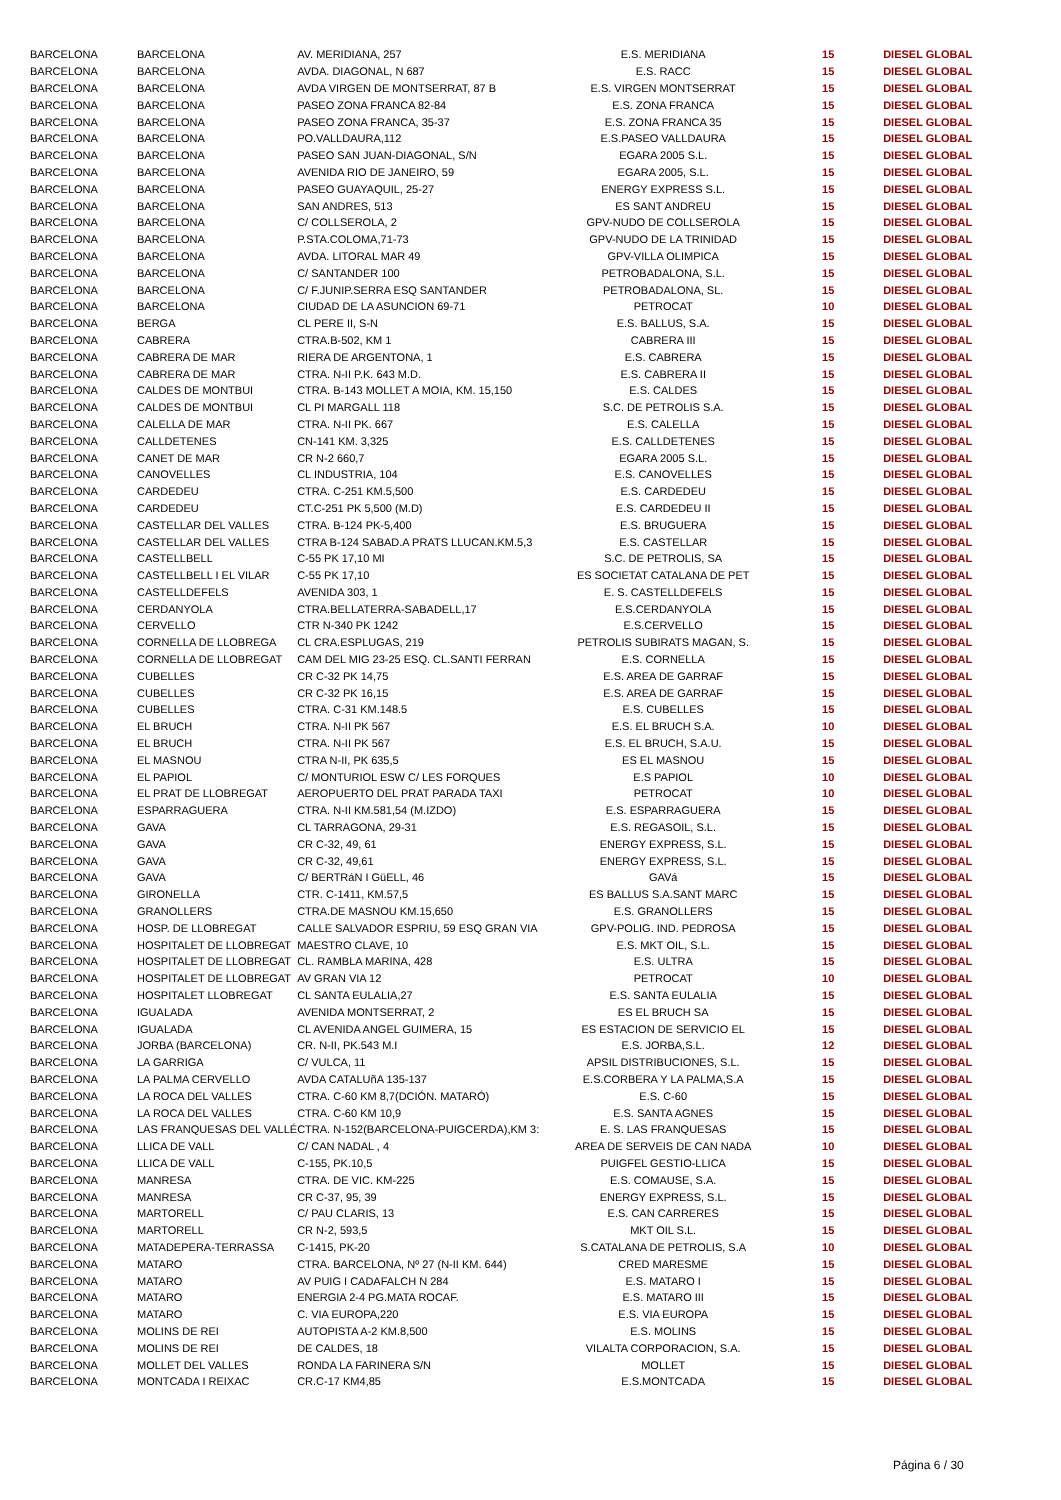| BARCELONA | BARCELONA | AV. MERIDIANA, 257 | E.S. MERIDIANA | 15 | DIESEL GLOBAL |
| BARCELONA | BARCELONA | AVDA. DIAGONAL, N 687 | E.S. RACC | 15 | DIESEL GLOBAL |
| BARCELONA | BARCELONA | AVDA VIRGEN DE MONTSERRAT, 87 B | E.S. VIRGEN MONTSERRAT | 15 | DIESEL GLOBAL |
| BARCELONA | BARCELONA | PASEO ZONA FRANCA 82-84 | E.S. ZONA FRANCA | 15 | DIESEL GLOBAL |
| BARCELONA | BARCELONA | PASEO ZONA FRANCA, 35-37 | E.S. ZONA FRANCA 35 | 15 | DIESEL GLOBAL |
| BARCELONA | BARCELONA | PO.VALLDAURA,112 | E.S.PASEO VALLDAURA | 15 | DIESEL GLOBAL |
| BARCELONA | BARCELONA | PASEO SAN JUAN-DIAGONAL, S/N | EGARA 2005 S.L. | 15 | DIESEL GLOBAL |
| BARCELONA | BARCELONA | AVENIDA RIO DE JANEIRO, 59 | EGARA 2005, S.L. | 15 | DIESEL GLOBAL |
| BARCELONA | BARCELONA | PASEO GUAYAQUIL, 25-27 | ENERGY EXPRESS S.L. | 15 | DIESEL GLOBAL |
| BARCELONA | BARCELONA | SAN ANDRES, 513 | ES SANT ANDREU | 15 | DIESEL GLOBAL |
| BARCELONA | BARCELONA | C/ COLLSEROLA, 2 | GPV-NUDO DE COLLSEROLA | 15 | DIESEL GLOBAL |
| BARCELONA | BARCELONA | P.STA.COLOMA,71-73 | GPV-NUDO DE LA TRINIDAD | 15 | DIESEL GLOBAL |
| BARCELONA | BARCELONA | AVDA. LITORAL MAR 49 | GPV-VILLA OLIMPICA | 15 | DIESEL GLOBAL |
| BARCELONA | BARCELONA | C/ SANTANDER 100 | PETROBADALONA, S.L. | 15 | DIESEL GLOBAL |
| BARCELONA | BARCELONA | C/ F.JUNIP.SERRA ESQ SANTANDER | PETROBADALONA, SL. | 15 | DIESEL GLOBAL |
| BARCELONA | BARCELONA | CIUDAD DE LA ASUNCION 69-71 | PETROCAT | 10 | DIESEL GLOBAL |
| BARCELONA | BERGA | CL PERE II, S-N | E.S. BALLUS, S.A. | 15 | DIESEL GLOBAL |
| BARCELONA | CABRERA | CTRA.B-502, KM 1 | CABRERA III | 15 | DIESEL GLOBAL |
| BARCELONA | CABRERA DE MAR | RIERA DE ARGENTONA, 1 | E.S. CABRERA | 15 | DIESEL GLOBAL |
| BARCELONA | CABRERA DE MAR | CTRA. N-II P.K. 643 M.D. | E.S. CABRERA II | 15 | DIESEL GLOBAL |
| BARCELONA | CALDES DE MONTBUI | CTRA. B-143 MOLLET A MOIA, KM. 15,150 | E.S. CALDES | 15 | DIESEL GLOBAL |
| BARCELONA | CALDES DE MONTBUI | CL PI MARGALL 118 | S.C. DE PETROLIS S.A. | 15 | DIESEL GLOBAL |
| BARCELONA | CALELLA DE MAR | CTRA. N-II PK. 667 | E.S. CALELLA | 15 | DIESEL GLOBAL |
| BARCELONA | CALLDETENES | CN-141 KM. 3,325 | E.S. CALLDETENES | 15 | DIESEL GLOBAL |
| BARCELONA | CANET DE MAR | CR N-2 660,7 | EGARA 2005 S.L. | 15 | DIESEL GLOBAL |
| BARCELONA | CANOVELLES | CL INDUSTRIA, 104 | E.S. CANOVELLES | 15 | DIESEL GLOBAL |
| BARCELONA | CARDEDEU | CTRA. C-251 KM.5,500 | E.S. CARDEDEU | 15 | DIESEL GLOBAL |
| BARCELONA | CARDEDEU | CT.C-251 PK 5,500 (M.D) | E.S. CARDEDEU II | 15 | DIESEL GLOBAL |
| BARCELONA | CASTELLAR DEL VALLES | CTRA. B-124 PK-5,400 | E.S. BRUGUERA | 15 | DIESEL GLOBAL |
| BARCELONA | CASTELLAR DEL VALLES | CTRA B-124 SABAD.A PRATS LLUCAN.KM.5,3 | E.S. CASTELLAR | 15 | DIESEL GLOBAL |
| BARCELONA | CASTELLBELL | C-55 PK 17,10 MI | S.C. DE PETROLIS, SA | 15 | DIESEL GLOBAL |
| BARCELONA | CASTELLBELL I EL VILAR | C-55 PK 17,10 | ES SOCIETAT CATALANA DE PET | 15 | DIESEL GLOBAL |
| BARCELONA | CASTELLDEFELS | AVENIDA 303, 1 | E. S. CASTELLDEFELS | 15 | DIESEL GLOBAL |
| BARCELONA | CERDANYOLA | CTRA.BELLATERRA-SABADELL,17 | E.S.CERDANYOLA | 15 | DIESEL GLOBAL |
| BARCELONA | CERVELLO | CTR N-340 PK 1242 | E.S.CERVELLO | 15 | DIESEL GLOBAL |
| BARCELONA | CORNELLA DE LLOBREGA | CL CRA.ESPLUGAS, 219 | PETROLIS SUBIRATS MAGAN, S. | 15 | DIESEL GLOBAL |
| BARCELONA | CORNELLA DE LLOBREGAT | CAM DEL MIG 23-25 ESQ. CL.SANTI FERRAN | E.S. CORNELLA | 15 | DIESEL GLOBAL |
| BARCELONA | CUBELLES | CR C-32 PK 14,75 | E.S. AREA DE GARRAF | 15 | DIESEL GLOBAL |
| BARCELONA | CUBELLES | CR C-32 PK 16,15 | E.S. AREA DE GARRAF | 15 | DIESEL GLOBAL |
| BARCELONA | CUBELLES | CTRA. C-31 KM.148.5 | E.S. CUBELLES | 15 | DIESEL GLOBAL |
| BARCELONA | EL BRUCH | CTRA. N-II PK 567 | E.S. EL BRUCH S.A. | 10 | DIESEL GLOBAL |
| BARCELONA | EL BRUCH | CTRA. N-II PK 567 | E.S. EL BRUCH, S.A.U. | 15 | DIESEL GLOBAL |
| BARCELONA | EL MASNOU | CTRA N-II, PK 635,5 | ES EL MASNOU | 15 | DIESEL GLOBAL |
| BARCELONA | EL PAPIOL | C/ MONTURIOL ESW C/ LES FORQUES | E.S PAPIOL | 10 | DIESEL GLOBAL |
| BARCELONA | EL PRAT DE LLOBREGAT | AEROPUERTO DEL PRAT PARADA TAXI | PETROCAT | 10 | DIESEL GLOBAL |
| BARCELONA | ESPARRAGUERA | CTRA. N-II KM.581,54 (M.IZDO) | E.S. ESPARRAGUERA | 15 | DIESEL GLOBAL |
| BARCELONA | GAVA | CL TARRAGONA, 29-31 | E.S. REGASOIL, S.L. | 15 | DIESEL GLOBAL |
| BARCELONA | GAVA | CR C-32, 49, 61 | ENERGY EXPRESS, S.L. | 15 | DIESEL GLOBAL |
| BARCELONA | GAVA | CR C-32, 49,61 | ENERGY EXPRESS, S.L. | 15 | DIESEL GLOBAL |
| BARCELONA | GAVA | C/ BERTRáN I GüELL, 46 | GAVá | 15 | DIESEL GLOBAL |
| BARCELONA | GIRONELLA | CTR. C-1411, KM.57,5 | ES BALLUS S.A.SANT MARC | 15 | DIESEL GLOBAL |
| BARCELONA | GRANOLLERS | CTRA.DE MASNOU KM.15,650 | E.S. GRANOLLERS | 15 | DIESEL GLOBAL |
| BARCELONA | HOSP. DE LLOBREGAT | CALLE SALVADOR ESPRIU, 59 ESQ GRAN VIA | GPV-POLIG. IND. PEDROSA | 15 | DIESEL GLOBAL |
| BARCELONA | HOSPITALET DE LLOBREGAT | MAESTRO CLAVE, 10 | E.S. MKT OIL, S.L. | 15 | DIESEL GLOBAL |
| BARCELONA | HOSPITALET DE LLOBREGAT | CL. RAMBLA MARINA, 428 | E.S. ULTRA | 15 | DIESEL GLOBAL |
| BARCELONA | HOSPITALET DE LLOBREGAT | AV GRAN VIA 12 | PETROCAT | 10 | DIESEL GLOBAL |
| BARCELONA | HOSPITALET LLOBREGAT | CL SANTA EULALIA,27 | E.S. SANTA EULALIA | 15 | DIESEL GLOBAL |
| BARCELONA | IGUALADA | AVENIDA MONTSERRAT, 2 | ES EL BRUCH SA | 15 | DIESEL GLOBAL |
| BARCELONA | IGUALADA | CL AVENIDA ANGEL GUIMERA, 15 | ES ESTACION DE SERVICIO EL | 15 | DIESEL GLOBAL |
| BARCELONA | JORBA (BARCELONA) | CR. N-II, PK.543 M.I | E.S. JORBA,S.L. | 12 | DIESEL GLOBAL |
| BARCELONA | LA GARRIGA | C/ VULCA, 11 | APSIL DISTRIBUCIONES, S.L. | 15 | DIESEL GLOBAL |
| BARCELONA | LA PALMA CERVELLO | AVDA CATALUñA 135-137 | E.S.CORBERA Y LA PALMA,S.A | 15 | DIESEL GLOBAL |
| BARCELONA | LA ROCA DEL VALLES | CTRA. C-60 KM 8,7(DCIÓN. MATARÓ) | E.S. C-60 | 15 | DIESEL GLOBAL |
| BARCELONA | LA ROCA DEL VALLES | CTRA. C-60 KM 10,9 | E.S. SANTA AGNES | 15 | DIESEL GLOBAL |
| BARCELONA | LAS FRANQUESAS DEL VALLÉ | CTRA. N-152(BARCELONA-PUIGCERDA),KM 3: | E. S. LAS FRANQUESAS | 15 | DIESEL GLOBAL |
| BARCELONA | LLICA DE VALL | C/ CAN NADAL , 4 | AREA DE SERVEIS DE CAN NADA | 10 | DIESEL GLOBAL |
| BARCELONA | LLICA DE VALL | C-155, PK.10,5 | PUIGFEL GESTIO-LLICA | 15 | DIESEL GLOBAL |
| BARCELONA | MANRESA | CTRA. DE VIC. KM-225 | E.S. COMAUSE, S.A. | 15 | DIESEL GLOBAL |
| BARCELONA | MANRESA | CR C-37, 95, 39 | ENERGY EXPRESS, S.L. | 15 | DIESEL GLOBAL |
| BARCELONA | MARTORELL | C/ PAU CLARIS, 13 | E.S. CAN CARRERES | 15 | DIESEL GLOBAL |
| BARCELONA | MARTORELL | CR N-2, 593,5 | MKT OIL S.L. | 15 | DIESEL GLOBAL |
| BARCELONA | MATADEPERA-TERRASSA | C-1415, PK-20 | S.CATALANA DE PETROLIS, S.A | 10 | DIESEL GLOBAL |
| BARCELONA | MATARO | CTRA. BARCELONA, Nº 27 (N-II KM. 644) | CRED MARESME | 15 | DIESEL GLOBAL |
| BARCELONA | MATARO | AV PUIG I CADAFALCH N 284 | E.S. MATARO I | 15 | DIESEL GLOBAL |
| BARCELONA | MATARO | ENERGIA 2-4 PG.MATA ROCAF. | E.S. MATARO III | 15 | DIESEL GLOBAL |
| BARCELONA | MATARO | C. VIA EUROPA,220 | E.S. VIA EUROPA | 15 | DIESEL GLOBAL |
| BARCELONA | MOLINS DE REI | AUTOPISTA A-2 KM.8,500 | E.S. MOLINS | 15 | DIESEL GLOBAL |
| BARCELONA | MOLINS DE REI | DE CALDES, 18 | VILALTA CORPORACION, S.A. | 15 | DIESEL GLOBAL |
| BARCELONA | MOLLET DEL VALLES | RONDA LA FARINERA S/N | MOLLET | 15 | DIESEL GLOBAL |
| BARCELONA | MONTCADA I REIXAC | CR.C-17 KM4,85 | E.S.MONTCADA | 15 | DIESEL GLOBAL |
Página 6 / 30